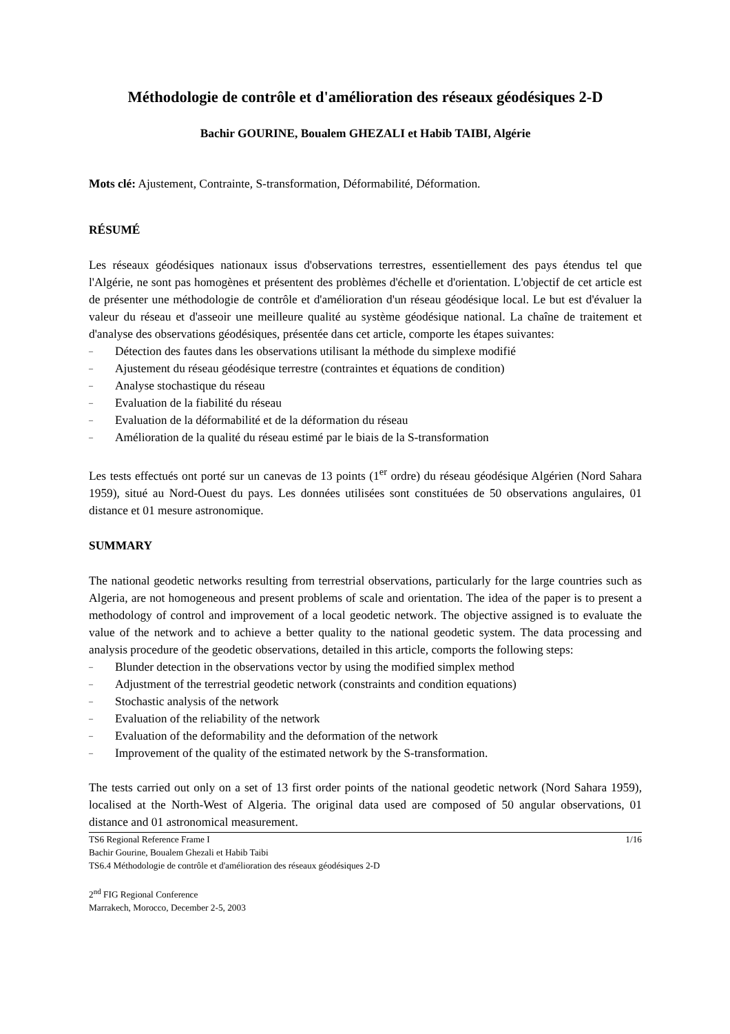Méthodologie de contrôle et d'amélioration des réseaux géodésiques 2-D
Bachir GOURINE, Boualem GHEZALI et Habib TAIBI, Algérie
Mots clé: Ajustement, Contrainte, S-transformation, Déformabilité, Déformation.
RÉSUMÉ
Les réseaux géodésiques nationaux issus d'observations terrestres, essentiellement des pays étendus tel que l'Algérie, ne sont pas homogènes et présentent des problèmes d'échelle et d'orientation. L'objectif de cet article est de présenter une méthodologie de contrôle et d'amélioration d'un réseau géodésique local. Le but est d'évaluer la valeur du réseau et d'asseoir une meilleure qualité au système géodésique national. La chaîne de traitement et d'analyse des observations géodésiques, présentée dans cet article, comporte les étapes suivantes:
– Détection des fautes dans les observations utilisant la méthode du simplexe modifié
– Ajustement du réseau géodésique terrestre (contraintes et équations de condition)
– Analyse stochastique du réseau
– Evaluation de la fiabilité du réseau
– Evaluation de la déformabilité et de la déformation du réseau
– Amélioration de la qualité du réseau estimé par le biais de la S-transformation
Les tests effectués ont porté sur un canevas de 13 points (1<sup>er</sup> ordre) du réseau géodésique Algérien (Nord Sahara 1959), situé au Nord-Ouest du pays. Les données utilisées sont constituées de 50 observations angulaires, 01 distance et 01 mesure astronomique.
SUMMARY
The national geodetic networks resulting from terrestrial observations, particularly for the large countries such as Algeria, are not homogeneous and present problems of scale and orientation. The idea of the paper is to present a methodology of control and improvement of a local geodetic network. The objective assigned is to evaluate the value of the network and to achieve a better quality to the national geodetic system. The data processing and analysis procedure of the geodetic observations, detailed in this article, comports the following steps:
– Blunder detection in the observations vector by using the modified simplex method
– Adjustment of the terrestrial geodetic network (constraints and condition equations)
– Stochastic analysis of the network
– Evaluation of the reliability of the network
– Evaluation of the deformability and the deformation of the network
– Improvement of the quality of the estimated network by the S-transformation.
The tests carried out only on a set of 13 first order points of the national geodetic network (Nord Sahara 1959), localised at the North-West of Algeria. The original data used are composed of 50 angular observations, 01 distance and 01 astronomical measurement.
TS6 Regional Reference Frame I 1/16
Bachir Gourine, Boualem Ghezali et Habib Taibi
TS6.4 Méthodologie de contrôle et d'amélioration des réseaux géodésiques 2-D
2<sup>nd</sup> FIG Regional Conference
Marrakech, Morocco, December 2-5, 2003